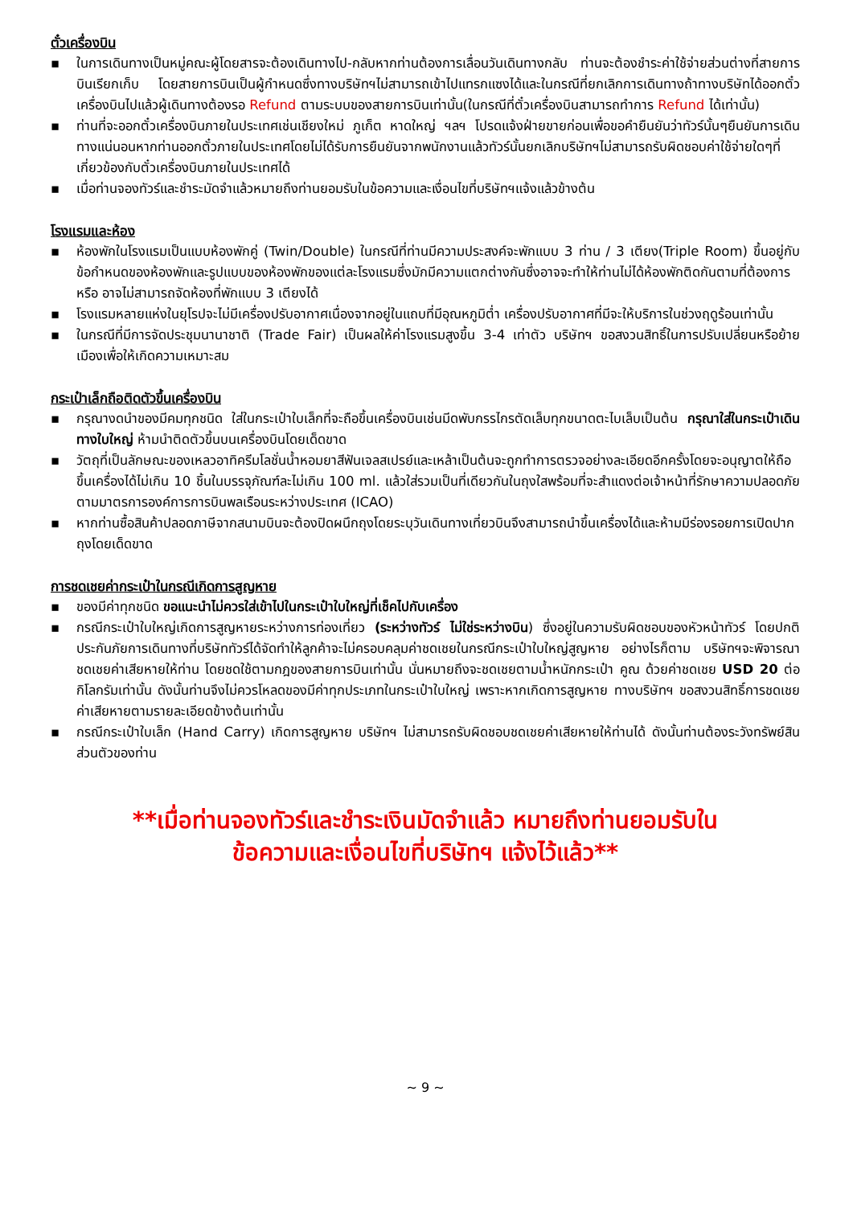ตั๋วเครื่องบิน
▪ ในการเดินทางเป็นหมู่คณะผู้โดยสารจะต้องเดินทางไป-กลับหากท่านต้องการเลื่อนวันเดินทางกลับ ท่านจะต้องชำระค่าใช้จ่ายส่วนต่างที่สายการบินเรียกเก็บ โดยสายการบินเป็นผู้กำหนดซึ่งทางบริษัทฯไม่สามารถเข้าไปแทรกแซงได้และในกรณีที่ยกเลิกการเดินทางถ้าทางบริษัทได้ออกตั๋วเครื่องบินไปแล้วผู้เดินทางต้องรอ Refund ตามระบบของสายการบินเท่านั้น(ในกรณีที่ตั๋วเครื่องบินสามารถทำการ Refund ได้เท่านั้น)
▪ ท่านที่จะออกตั๋วเครื่องบินภายในประเทศเช่นเชียงใหม่ ภูเก็ต หาดใหญ่ ฯลฯ โปรดแจ้งฝ่ายขายก่อนเพื่อขอคำยืนยันว่าทัวร์นั้นๆยืนยันการเดินทางแน่นอนหากท่านออกตั๋วภายในประเทศโดยไม่ได้รับการยืนยันจากพนักงานแล้วทัวร์นั้นยกเลิกบริษัทฯไม่สามารถรับผิดชอบค่าใช้จ่ายใดๆที่เกี่ยวข้องกับตั๋วเครื่องบินภายในประเทศได้
▪ เมื่อท่านจองทัวร์และชำระมัดจำแล้วหมายถึงท่านยอมรับในข้อความและเงื่อนไขที่บริษัทฯแจ้งแล้วข้างต้น
โรงแรมและห้อง
▪ ห้องพักในโรงแรมเป็นแบบห้องพักคู่ (Twin/Double) ในกรณีที่ท่านมีความประสงค์จะพักแบบ 3 ท่าน / 3 เตียง(Triple Room) ขึ้นอยู่กับข้อกำหนดของห้องพักและรูปแบบของห้องพักของแต่ละโรงแรมซึ่งมักมีความแตกต่างกันซึ่งอาจจะทำให้ท่านไม่ได้ห้องพักติดกันตามที่ต้องการหรือ อาจไม่สามารถจัดห้องที่พักแบบ 3 เตียงได้
▪ โรงแรมหลายแห่งในยุโรปจะไม่มีเครื่องปรับอากาศเนื่องจากอยู่ในแถบที่มีอุณหภูมิต่ำ เครื่องปรับอากาศที่มีจะให้บริการในช่วงฤดูร้อนเท่านั้น
▪ ในกรณีที่มีการจัดประชุมนานาชาติ (Trade Fair) เป็นผลให้ค่าโรงแรมสูงขึ้น 3-4 เท่าตัว บริษัทฯ ขอสงวนสิทธิ์ในการปรับเปลี่ยนหรือย้ายเมืองเพื่อให้เกิดความเหมาะสม
กระเป๋าเล็กถือติดตัวขึ้นเครื่องบิน
▪ กรุณางดนำของมีคมทุกชนิด ใส่ในกระเป๋าใบเล็กที่จะถือขึ้นเครื่องบินเช่นมีดพับกรรไกรตัดเล็บทุกขนาดตะไบเล็บเป็นต้น กรุณาใส่ในกระเป๋าเดินทางใบใหญ่ ห้ามนำติดตัวขึ้นบนเครื่องบินโดยเด็ดขาด
▪ วัตถุที่เป็นลักษณะของเหลวอาทิครีมโลชั่นน้ำหอมยาสีฟันเจลสเปรย์และเหล้าเป็นต้นจะถูกทำการตรวจอย่างละเอียดอีกครั้งโดยจะอนุญาตให้ถือขึ้นเครื่องได้ไม่เกิน 10 ชิ้นในบรรจุภัณฑ์ละไม่เกิน 100 ml. แล้วใส่รวมเป็นที่เดียวกันในถุงใสพร้อมที่จะสำแดงต่อเจ้าหน้าที่รักษาความปลอดภัยตามมาตรการองค์การการบินพลเรือนระหว่างประเทศ (ICAO)
▪ หากท่านซื้อสินค้าปลอดภาษีจากสนามบินจะต้องปิดผนึกถุงโดยระบุวันเดินทางเที่ยวบินจึงสามารถนำขึ้นเครื่องได้และห้ามมีร่องรอยการเปิดปากถุงโดยเด็ดขาด
การชดเชยค่ากระเป๋าในกรณีเกิดการสูญหาย
▪ ของมีค่าทุกชนิด ขอแนะนำไม่ควรใส่เข้าไปในกระเป๋าใบใหญ่ที่เช็คไปกับเครื่อง
▪ กรณีกระเป๋าใบใหญ่เกิดการสูญหายระหว่างการท่องเที่ยว (ระหว่างทัวร์ ไม่ใช่ระหว่างบิน) ซึ่งอยู่ในความรับผิดชอบของหัวหน้าทัวร์ โดยปกติประกันภัยการเดินทางที่บริษัททัวร์ได้จัดทำให้ลูกค้าจะไม่ครอบคลุมค่าชดเชยในกรณีกระเป๋าใบใหญ่สูญหาย อย่างไรก็ตาม บริษัทฯจะพิจารณาชดเชยค่าเสียหายให้ท่าน โดยชดใช้ตามกฎของสายการบินเท่านั้น นั่นหมายถึงจะชดเชยตามน้ำหนักกระเป๋า คูณ ด้วยค่าชดเชย USD 20 ต่อกิโลกรัมเท่านั้น ดังนั้นท่านจึงไม่ควรโหลดของมีค่าทุกประเภทในกระเป๋าใบใหญ่ เพราะหากเกิดการสูญหาย ทางบริษัทฯ ขอสงวนสิทธิ์การชดเชยค่าเสียหายตามรายละเอียดข้างต้นเท่านั้น
▪ กรณีกระเป๋าใบเล็ก (Hand Carry) เกิดการสูญหาย บริษัทฯ ไม่สามารถรับผิดชอบชดเชยค่าเสียหายให้ท่านได้ ดังนั้นท่านต้องระวังทรัพย์สินส่วนตัวของท่าน
**เมื่อท่านจองทัวร์และชำระเงินมัดจำแล้ว หมายถึงท่านยอมรับใน
ข้อความและเงื่อนไขที่บริษัทฯ แจ้งไว้แล้ว**
~ 9 ~